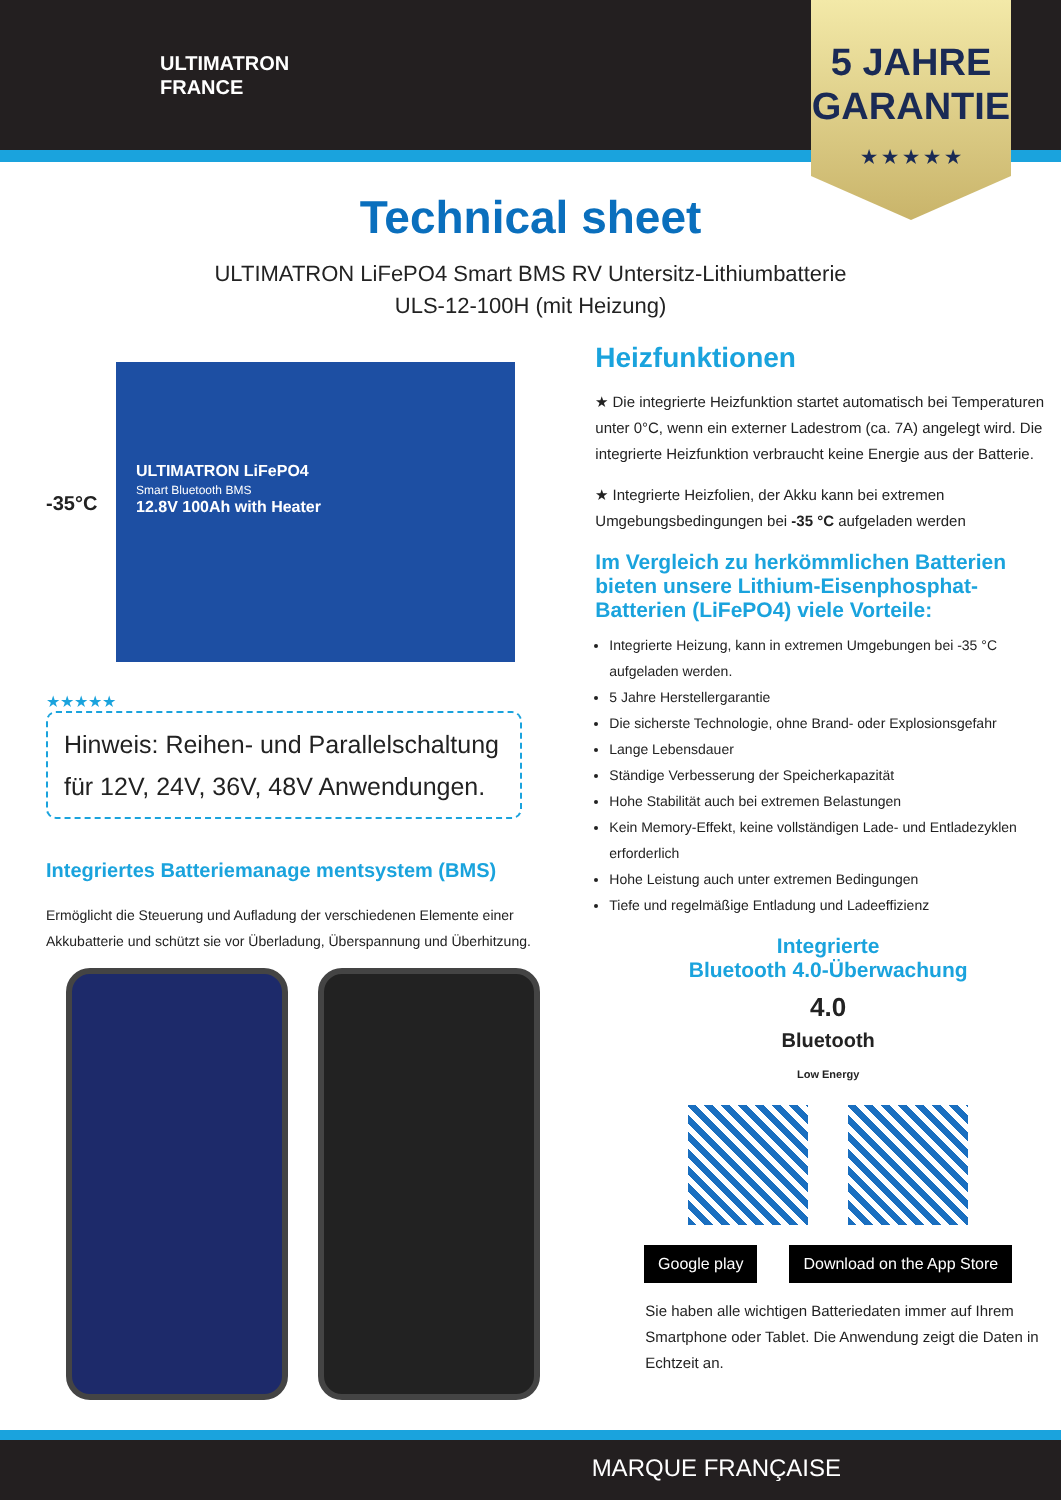ULTIMATRON
FRANCE
5 JAHRE
GARANTIE
★ ★ ★ ★ ★
Technical sheet
ULTIMATRON LiFePO4 Smart BMS RV Untersitz-Lithiumbatterie
ULS-12-100H (mit Heizung)
-35°C
ULTIMATRON LiFePO4
Smart Bluetooth BMS
12.8V 100Ah with Heater
★★★★★
Hinweis: Reihen- und Parallelschaltung für 12V, 24V, 36V, 48V Anwendungen.
Integriertes Batteriemanage mentsystem (BMS)
Ermöglicht die Steuerung und Aufladung der verschiedenen Elemente einer Akkubatterie und schützt sie vor Überladung, Überspannung und Überhitzung.
Heizfunktionen
★ Die integrierte Heizfunktion startet automatisch bei Temperaturen unter 0°C, wenn ein externer Ladestrom (ca. 7A) angelegt wird. Die integrierte Heizfunktion verbraucht keine Energie aus der Batterie.
★ Integrierte Heizfolien, der Akku kann bei extremen Umgebungsbedingungen bei -35 °C aufgeladen werden
Im Vergleich zu herkömmlichen Batterien bieten unsere Lithium-Eisenphosphat-Batterien (LiFePO4) viele Vorteile:
Integrierte Heizung, kann in extremen Umgebungen bei -35 °C aufgeladen werden.
5 Jahre Herstellergarantie
Die sicherste Technologie, ohne Brand- oder Explosionsgefahr
Lange Lebensdauer
Ständige Verbesserung der Speicherkapazität
Hohe Stabilität auch bei extremen Belastungen
Kein Memory-Effekt, keine vollständigen Lade- und Entladezyklen erforderlich
Hohe Leistung auch unter extremen Bedingungen
Tiefe und regelmäßige Entladung und Ladeeffizienz
Integrierte
Bluetooth 4.0-Überwachung
4.0
Bluetooth
Low Energy
Google play Download on the App Store
Sie haben alle wichtigen Batteriedaten immer auf Ihrem Smartphone oder Tablet. Die Anwendung zeigt die Daten in Echtzeit an.
MARQUE FRANÇAISE